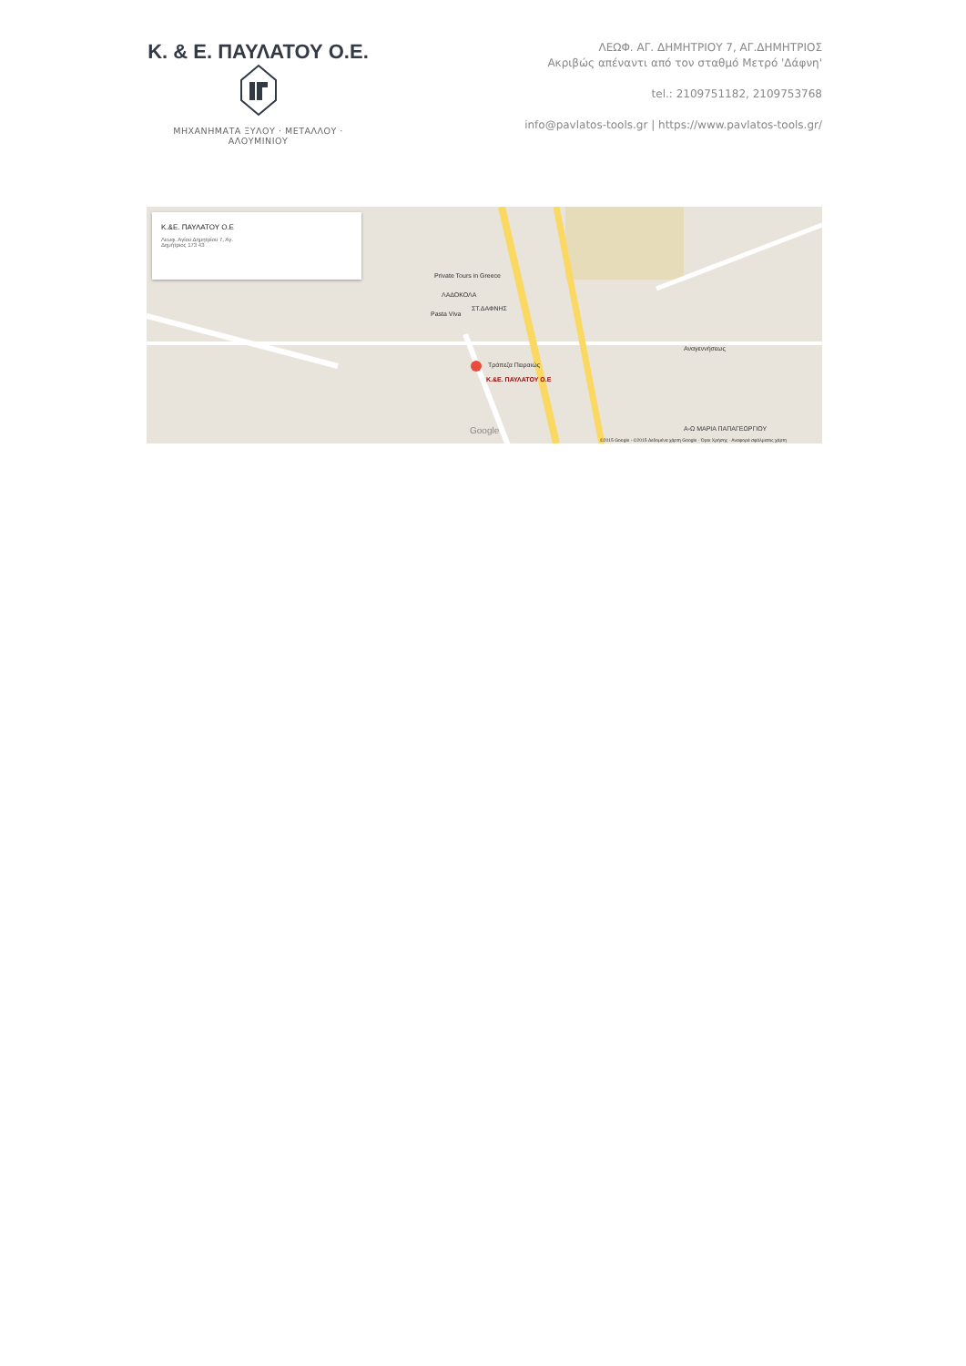Κ. & Ε. ΠΑΥΛΑΤΟΥ Ο.Ε.
ΜΗΧΑΝΗΜΑΤΑ ΞΥΛΟΥ · ΜΕΤΑΛΛΟΥ · ΑΛΟΥΜΙΝΙΟΥ
ΛΕΩΦ. ΑΓ. ΔΗΜΗΤΡΙΟΥ 7, ΑΓ.ΔΗΜΗΤΡΙΟΣ
Ακριβώς απέναντι από τον σταθμό Μετρό 'Δάφνη'
tel.: 2109751182, 2109753768
info@pavlatos-tools.gr | https://www.pavlatos-tools.gr/
Κ.&Ε. ΠΑΥΛΑΤΟΥ Ο.Ε
Λεωφ. Αγίου Δημητρίου 7, Αγ.
Δημήτριος 173 43
Κ.&Ε. ΠΑΥΛΑΤΟΥ Ο.Ε
Τράπεζα Πειραιώς
ΣΤ.ΔΑΦΝΗΣ
Private Tours in Greece
ΛΑΔΟΚΟΛΑ
Pasta Viva
Α-Ω ΜΑΡΙΑ ΠΑΠΑΓΕΩΡΓΙΟΥ
Αναγεννήσεως
Google
©2015 Google - ©2015 Δεδομένα χάρτη Google · Όροι Χρήσης · Αναφορά σφάλματος χάρτη